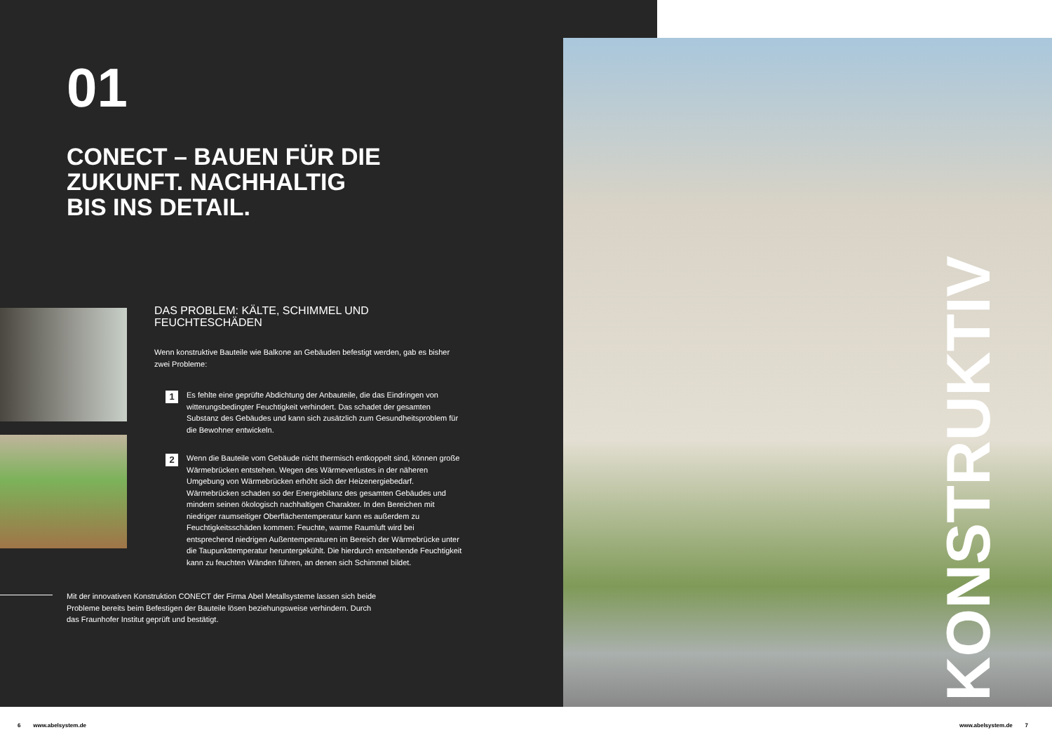01
CONECT – BAUEN FÜR DIE
ZUKUNFT. NACHHALTIG
BIS INS DETAIL.
DAS PROBLEM: KÄLTE, SCHIMMEL UND FEUCHTESCHÄDEN
Wenn konstruktive Bauteile wie Balkone an Gebäuden befestigt werden, gab es bisher zwei Probleme:
1 Es fehlte eine geprüfte Abdichtung der Anbauteile, die das Eindringen von witterungsbedingter Feuchtigkeit verhindert. Das schadet der gesamten Substanz des Gebäudes und kann sich zusätzlich zum Gesundheitsproblem für die Bewohner entwickeln.
2 Wenn die Bauteile vom Gebäude nicht thermisch entkoppelt sind, können große Wärmebrücken entstehen. Wegen des Wärmeverlustes in der näheren Umgebung von Wärmebrücken erhöht sich der Heizenergiebedarf. Wärmebrücken schaden so der Energiebilanz des gesamten Gebäudes und mindern seinen ökologisch nachhaltigen Charakter. In den Bereichen mit niedriger raumseitiger Oberflächentemperatur kann es außerdem zu Feuchtigkeitsschäden kommen: Feuchte, warme Raumluft wird bei entsprechend niedrigen Außentemperaturen im Bereich der Wärmebrücke unter die Taupunkttemperatur heruntergekühlt. Die hierdurch entstehende Feuchtigkeit kann zu feuchten Wänden führen, an denen sich Schimmel bildet.
Mit der innovativen Konstruktion CONECT der Firma Abel Metallsysteme lassen sich beide Probleme bereits beim Befestigen der Bauteile lösen beziehungsweise verhindern. Durch das Fraunhofer Institut geprüft und bestätigt.
KONSTRUKTIV
6 www.abelsystem.de www.abelsystem.de 7